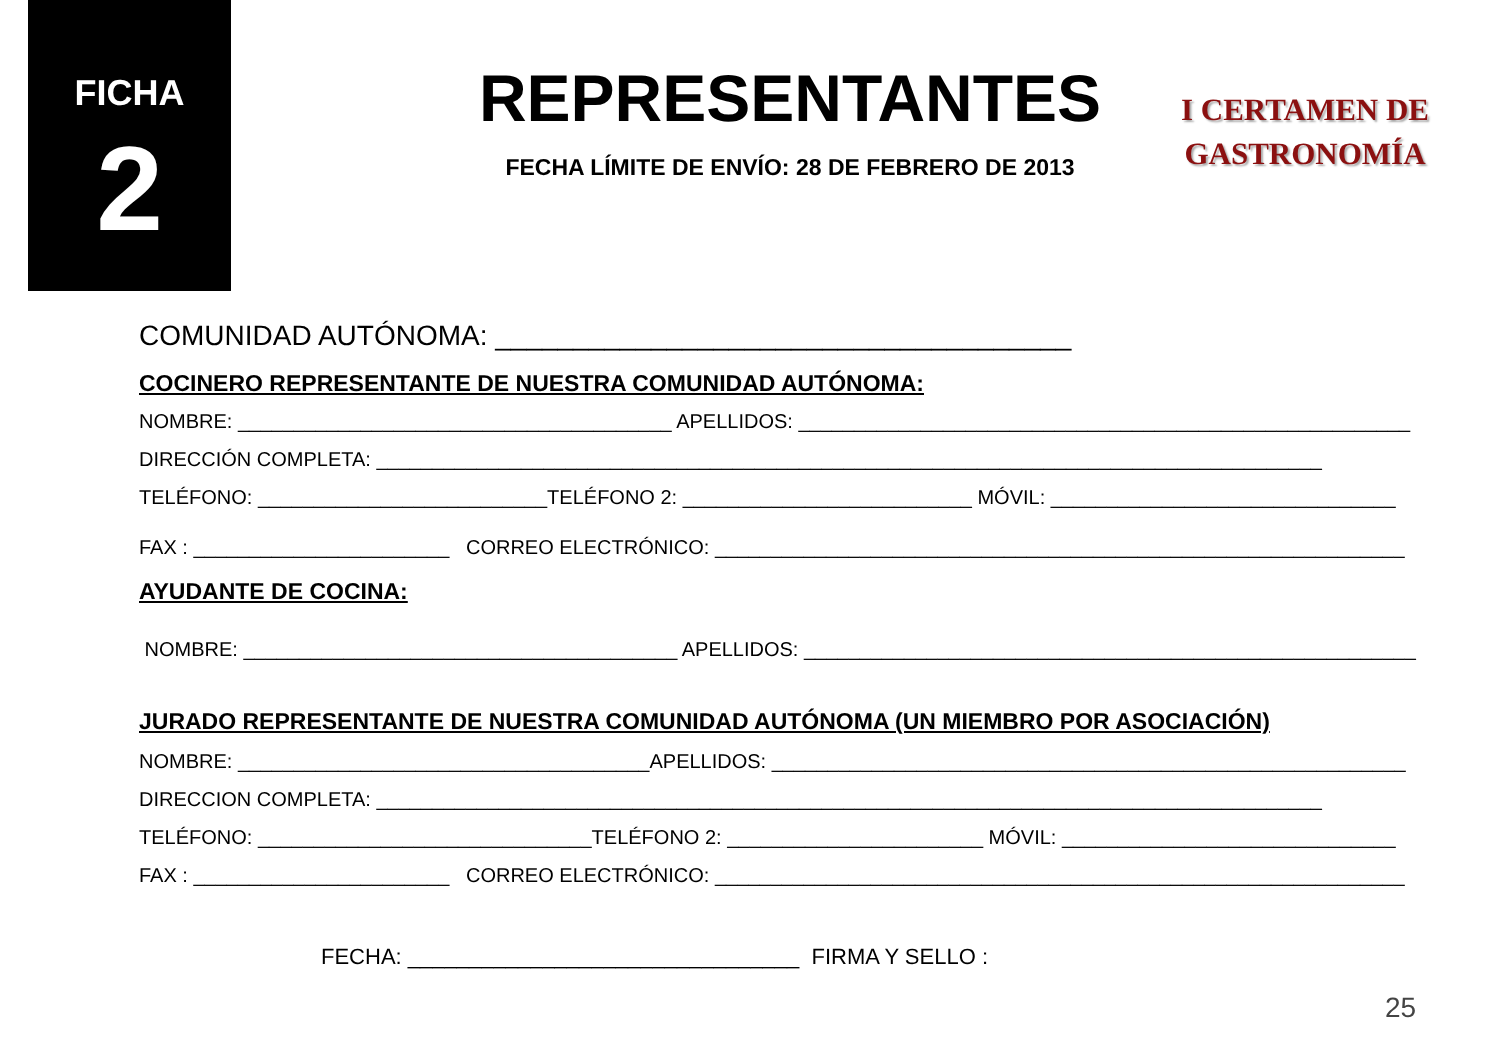FICHA
2
REPRESENTANTES
FECHA LÍMITE DE ENVÍO: 28 DE FEBRERO DE 2013
I CERTAMEN DE
GASTRONOMÍA
COMUNIDAD AUTÓNOMA: _____________________________________
COCINERO REPRESENTANTE DE NUESTRA COMUNIDAD AUTÓNOMA:
NOMBRE: _______________________________________ APELLIDOS: _______________________________________________________
DIRECCIÓN COMPLETA: _____________________________________________________________________________________
TELÉFONO: __________________________TELÉFONO 2: __________________________ MÓVIL: _______________________________
FAX : _______________________ CORREO ELECTRÓNICO: ______________________________________________________________
AYUDANTE DE COCINA:
NOMBRE: _______________________________________ APELLIDOS: _______________________________________________________
JURADO REPRESENTANTE DE NUESTRA COMUNIDAD AUTÓNOMA (UN MIEMBRO POR ASOCIACIÓN)
NOMBRE: _____________________________________APELLIDOS: _________________________________________________________
DIRECCION COMPLETA: _____________________________________________________________________________________
TELÉFONO: ______________________________TELÉFONO 2: _______________________ MÓVIL: ______________________________
FAX : _______________________ CORREO ELECTRÓNICO: ______________________________________________________________
FECHA: ________________________________ FIRMA Y SELLO :
25